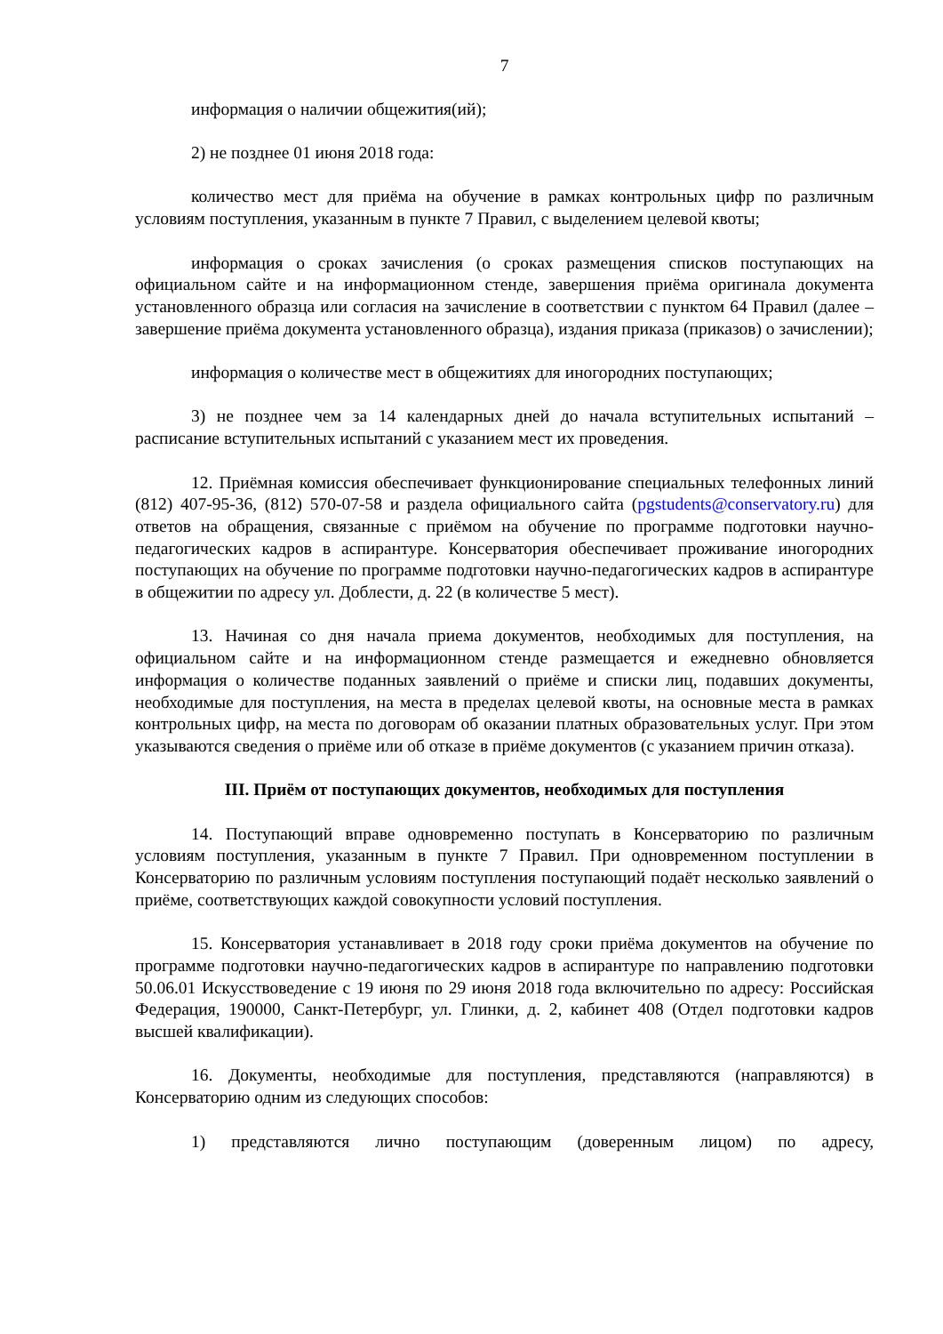7
информация о наличии общежития(ий);
2) не позднее 01 июня 2018 года:
количество мест для приёма на обучение в рамках контрольных цифр по различным условиям поступления, указанным в пункте 7 Правил, с выделением целевой квоты;
информация о сроках зачисления (о сроках размещения списков поступающих на официальном сайте и на информационном стенде, завершения приёма оригинала документа установленного образца или согласия на зачисление в соответствии с пунктом 64 Правил (далее – завершение приёма документа установленного образца), издания приказа (приказов) о зачислении);
информация о количестве мест в общежитиях для иногородних поступающих;
3) не позднее чем за 14 календарных дней до начала вступительных испытаний – расписание вступительных испытаний с указанием мест их проведения.
12. Приёмная комиссия обеспечивает функционирование специальных телефонных линий (812) 407-95-36, (812) 570-07-58 и раздела официального сайта (pgstudents@conservatory.ru) для ответов на обращения, связанные с приёмом на обучение по программе подготовки научно-педагогических кадров в аспирантуре. Консерватория обеспечивает проживание иногородних поступающих на обучение по программе подготовки научно-педагогических кадров в аспирантуре в общежитии по адресу ул. Доблести, д. 22 (в количестве 5 мест).
13. Начиная со дня начала приема документов, необходимых для поступления, на официальном сайте и на информационном стенде размещается и ежедневно обновляется информация о количестве поданных заявлений о приёме и списки лиц, подавших документы, необходимые для поступления, на места в пределах целевой квоты, на основные места в рамках контрольных цифр, на места по договорам об оказании платных образовательных услуг. При этом указываются сведения о приёме или об отказе в приёме документов (с указанием причин отказа).
III. Приём от поступающих документов, необходимых для поступления
14. Поступающий вправе одновременно поступать в Консерваторию по различным условиям поступления, указанным в пункте 7 Правил. При одновременном поступлении в Консерваторию по различным условиям поступления поступающий подаёт несколько заявлений о приёме, соответствующих каждой совокупности условий поступления.
15. Консерватория устанавливает в 2018 году сроки приёма документов на обучение по программе подготовки научно-педагогических кадров в аспирантуре по направлению подготовки 50.06.01 Искусствоведение с 19 июня по 29 июня 2018 года включительно по адресу: Российская Федерация, 190000, Санкт-Петербург, ул. Глинки, д. 2, кабинет 408 (Отдел подготовки кадров высшей квалификации).
16. Документы, необходимые для поступления, представляются (направляются) в Консерваторию одним из следующих способов:
1) представляются лично поступающим (доверенным лицом) по адресу,